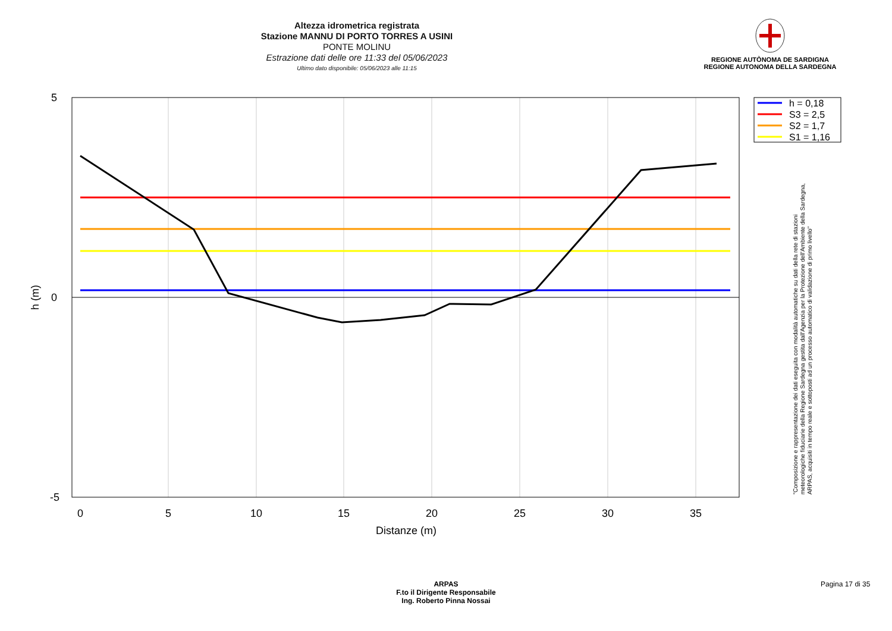Altezza idrometrica registrata
Stazione MANNU DI PORTO TORRES A USINI
PONTE MOLINU
Estrazione dati delle ore 11:33 del 05/06/2023
Ultimo dato disponibile: 05/06/2023 alle 11:15
REGIONE AUTÒNOMA DE SARDIGNA
REGIONE AUTONOMA DELLA SARDEGNA
5
0
-5
0
5
10
15
20
25
30
35
Distanze (m)
h (m)
h = 0,18
S3 = 2,5
S2 = 1,7
S1 = 1,16
"Composizione e rappresentazione dei dati eseguita con modalità automatiche su dati della rete di stazioni
meteorologiche fiduciarie della Regione Sardegna gestita dall'Agenzia per la Protezione dell'Ambiente della Sardegna,
ARPAS, acquisiti in tempo reale e sottoposti ad un processo automatico di validazione di primo livello"
ARPAS
F.to il Dirigente Responsabile
Ing. Roberto Pinna Nossai
Pagina 17 di 35